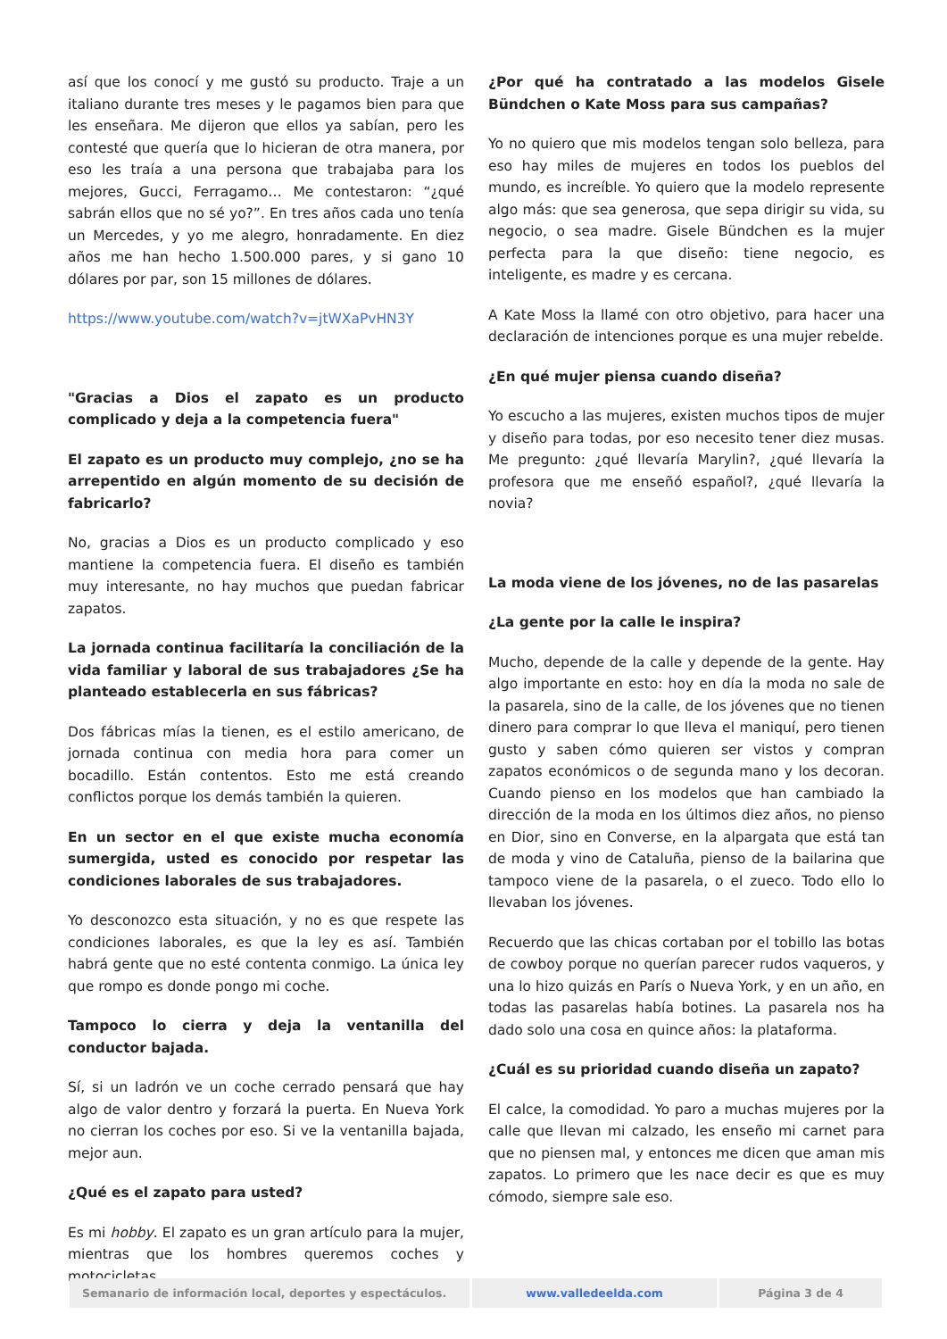así que los conocí y me gustó su producto. Traje a un italiano durante tres meses y le pagamos bien para que les enseñara. Me dijeron que ellos ya sabían, pero les contesté que quería que lo hicieran de otra manera, por eso les traía a una persona que trabajaba para los mejores, Gucci, Ferragamo… Me contestaron: “¿qué sabrán ellos que no sé yo?”. En tres años cada uno tenía un Mercedes, y yo me alegro, honradamente. En diez años me han hecho 1.500.000 pares, y si gano 10 dólares por par, son 15 millones de dólares.
https://www.youtube.com/watch?v=jtWXaPvHN3Y
"Gracias a Dios el zapato es un producto complicado y deja a la competencia fuera"
El zapato es un producto muy complejo, ¿no se ha arrepentido en algún momento de su decisión de fabricarlo?
No, gracias a Dios es un producto complicado y eso mantiene la competencia fuera. El diseño es también muy interesante, no hay muchos que puedan fabricar zapatos.
La jornada continua facilitaría la conciliación de la vida familiar y laboral de sus trabajadores ¿Se ha planteado establecerla en sus fábricas?
Dos fábricas mías la tienen, es el estilo americano, de jornada continua con media hora para comer un bocadillo. Están contentos. Esto me está creando conflictos porque los demás también la quieren.
En un sector en el que existe mucha economía sumergida, usted es conocido por respetar las condiciones laborales de sus trabajadores.
Yo desconozco esta situación, y no es que respete las condiciones laborales, es que la ley es así. También habrá gente que no esté contenta conmigo. La única ley que rompo es donde pongo mi coche.
Tampoco lo cierra y deja la ventanilla del conductor bajada.
Sí, si un ladrón ve un coche cerrado pensará que hay algo de valor dentro y forzará la puerta. En Nueva York no cierran los coches por eso. Si ve la ventanilla bajada, mejor aun.
¿Qué es el zapato para usted?
Es mi hobby. El zapato es un gran artículo para la mujer, mientras que los hombres queremos coches y motocicletas.
¿Por qué ha contratado a las modelos Gisele Bündchen o Kate Moss para sus campañas?
Yo no quiero que mis modelos tengan solo belleza, para eso hay miles de mujeres en todos los pueblos del mundo, es increíble. Yo quiero que la modelo represente algo más: que sea generosa, que sepa dirigir su vida, su negocio, o sea madre. Gisele Bündchen es la mujer perfecta para la que diseño: tiene negocio, es inteligente, es madre y es cercana.
A Kate Moss la llamé con otro objetivo, para hacer una declaración de intenciones porque es una mujer rebelde.
¿En qué mujer piensa cuando diseña?
Yo escucho a las mujeres, existen muchos tipos de mujer y diseño para todas, por eso necesito tener diez musas. Me pregunto: ¿qué llevaría Marylin?, ¿qué llevaría la profesora que me enseñó español?, ¿qué llevaría la novia?
La moda viene de los jóvenes, no de las pasarelas
¿La gente por la calle le inspira?
Mucho, depende de la calle y depende de la gente. Hay algo importante en esto: hoy en día la moda no sale de la pasarela, sino de la calle, de los jóvenes que no tienen dinero para comprar lo que lleva el maniquí, pero tienen gusto y saben cómo quieren ser vistos y compran zapatos económicos o de segunda mano y los decoran. Cuando pienso en los modelos que han cambiado la dirección de la moda en los últimos diez años, no pienso en Dior, sino en Converse, en la alpargata que está tan de moda y vino de Cataluña, pienso de la bailarina que tampoco viene de la pasarela, o el zueco. Todo ello lo llevaban los jóvenes.
Recuerdo que las chicas cortaban por el tobillo las botas de cowboy porque no querían parecer rudos vaqueros, y una lo hizo quizás en París o Nueva York, y en un año, en todas las pasarelas había botines. La pasarela nos ha dado solo una cosa en quince años: la plataforma.
¿Cuál es su prioridad cuando diseña un zapato?
El calce, la comodidad. Yo paro a muchas mujeres por la calle que llevan mi calzado, les enseño mi carnet para que no piensen mal, y entonces me dicen que aman mis zapatos. Lo primero que les nace decir es que es muy cómodo, siempre sale eso.
Semanario de información local, deportes y espectáculos. www.valledeelda.com Página 3 de 4